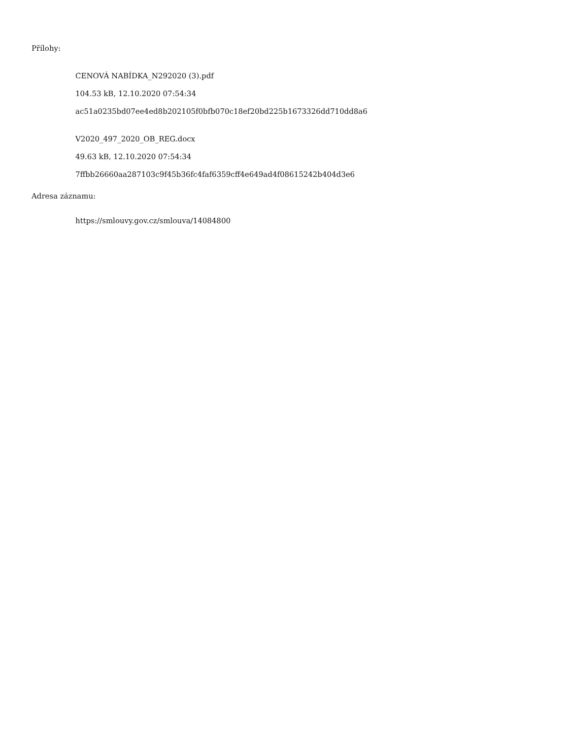Přílohy:
CENOVÁ NABÍDKA_N292020 (3).pdf
104.53 kB, 12.10.2020 07:54:34
ac51a0235bd07ee4ed8b202105f0bfb070c18ef20bd225b1673326dd710dd8a6
V2020_497_2020_OB_REG.docx
49.63 kB, 12.10.2020 07:54:34
7ffbb26660aa287103c9f45b36fc4faf6359cff4e649ad4f08615242b404d3e6
Adresa záznamu:
https://smlouvy.gov.cz/smlouva/14084800